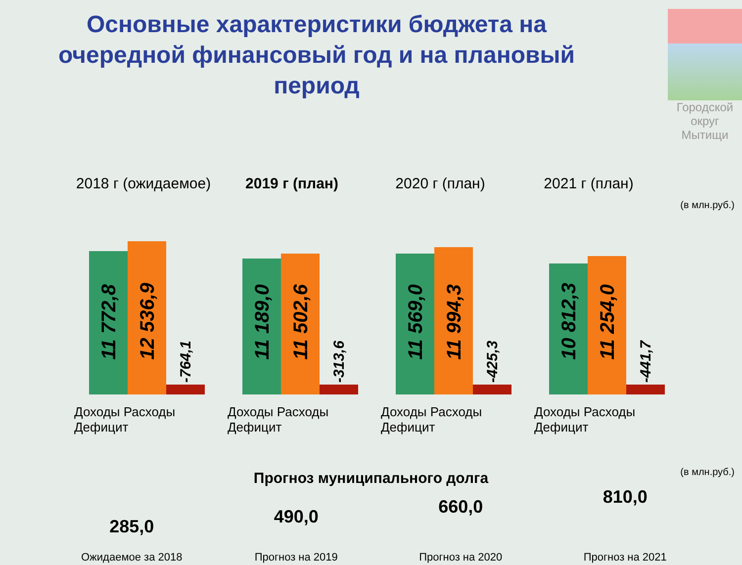Основные характеристики бюджета на очередной финансовый год и на плановый период
Городской
округ
Мытищи
2018 г (ожидаемое) 2019 г (план) 2020 г (план) 2021 г (план)
(в млн.руб.)
11 772,8
12 536,9
-764,1
11 189,0
11 502,6
-313,6
11 569,0
11 994,3
-425,3
10 812,3
11 254,0
-441,7
Доходы Расходы Дефицит
Доходы Расходы Дефицит
Доходы Расходы Дефицит
Доходы Расходы Дефицит
Прогноз муниципального долга
(в млн.руб.)
285,0
Ожидаемое за 2018
490,0
Прогноз на 2019
660,0
Прогноз на 2020
810,0
Прогноз на 2021